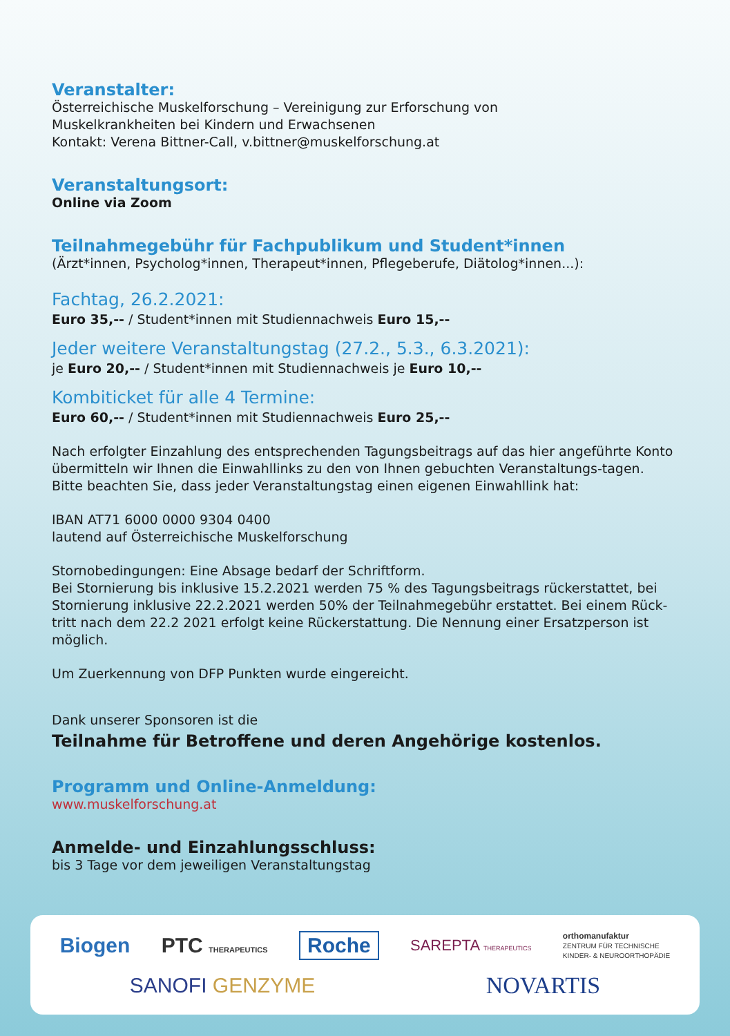Veranstalter:
Österreichische Muskelforschung – Vereinigung zur Erforschung von
Muskelkrankheiten bei Kindern und Erwachsenen
Kontakt: Verena Bittner-Call, v.bittner@muskelforschung.at
Veranstaltungsort:
Online via Zoom
Teilnahmegebühr für Fachpublikum und Student*innen
(Ärzt*innen, Psycholog*innen, Therapeut*innen, Pflegeberufe, Diätolog*innen...):
Fachtag, 26.2.2021:
Euro 35,-- / Student*innen mit Studiennachweis Euro 15,--
Jeder weitere Veranstaltungstag (27.2., 5.3., 6.3.2021):
je Euro 20,-- / Student*innen mit Studiennachweis je Euro 10,--
Kombiticket für alle 4 Termine:
Euro 60,-- / Student*innen mit Studiennachweis Euro 25,--
Nach erfolgter Einzahlung des entsprechenden Tagungsbeitrags auf das hier angeführte Konto übermitteln wir Ihnen die Einwahllinks zu den von Ihnen gebuchten Veranstaltungs-tagen. Bitte beachten Sie, dass jeder Veranstaltungstag einen eigenen Einwahllink hat:
IBAN AT71 6000 0000 9304 0400
lautend auf Österreichische Muskelforschung
Stornobedingungen: Eine Absage bedarf der Schriftform.
Bei Stornierung bis inklusive 15.2.2021 werden 75 % des Tagungsbeitrags rückerstattet, bei Stornierung inklusive 22.2.2021 werden 50% der Teilnahmegebühr erstattet. Bei einem Rück-tritt nach dem 22.2 2021 erfolgt keine Rückerstattung. Die Nennung einer Ersatzperson ist möglich.
Um Zuerkennung von DFP Punkten wurde eingereicht.
Dank unserer Sponsoren ist die
Teilnahme für Betroffene und deren Angehörige kostenlos.
Programm und Online-Anmeldung:
www.muskelforschung.at
Anmelde- und Einzahlungsschluss:
bis 3 Tage vor dem jeweiligen Veranstaltungstag
Biogen PTC THERAPEUTICS Roche SAREPTA THERAPEUTICS orthomanufaktur
ZENTRUM FÜR TECHNISCHE
KINDER- & NEUROORTHOPÄDIE SANOFI GENZYME NOVARTIS